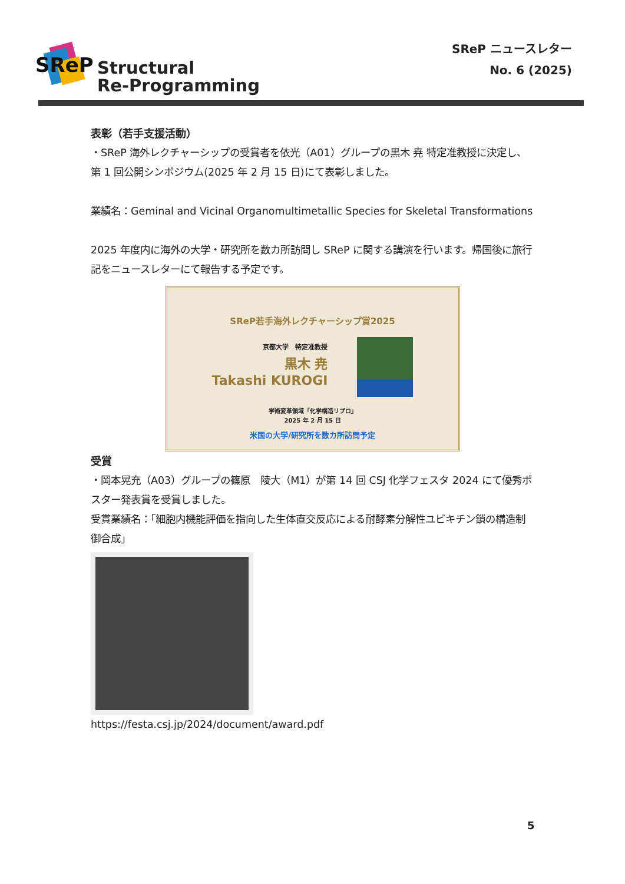SReP
Structural
Re-Programming
SReP ニュースレター
No. 6 (2025)
表彰（若手支援活動）
・SReP 海外レクチャーシップの受賞者を依光（A01）グループの黒木 尭 特定准教授に決定し、第 1 回公開シンポジウム(2025 年 2 月 15 日)にて表彰しました。
業績名：Geminal and Vicinal Organomultimetallic Species for Skeletal Transformations
2025 年度内に海外の大学・研究所を数カ所訪問し SReP に関する講演を行います。帰国後に旅行記をニュースレターにて報告する予定です。
SReP若手海外レクチャーシップ賞2025
京都大学　特定准教授
黒木 尭
Takashi KUROGI
学術変革領域「化学構造リプロ」
2025 年 2 月 15 日
米国の大学/研究所を数カ所訪問予定
受賞
・岡本晃充（A03）グループの篠原　陵大（M1）が第 14 回 CSJ 化学フェスタ 2024 にて優秀ポスター発表賞を受賞しました。
受賞業績名：「細胞内機能評価を指向した生体直交反応による耐酵素分解性ユビキチン鎖の構造制御合成」
https://festa.csj.jp/2024/document/award.pdf
5